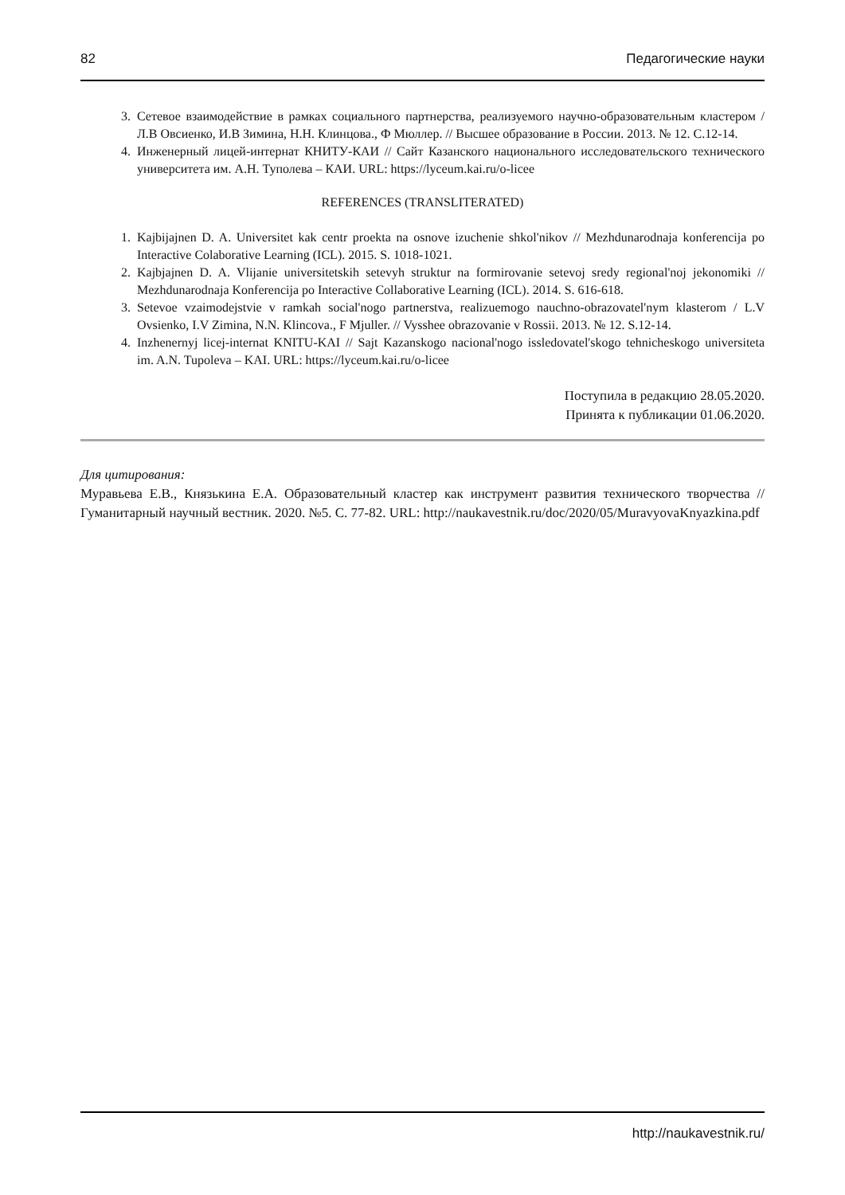82 Педагогические науки
3. Сетевое взаимодействие в рамках социального партнерства, реализуемого научно-образовательным кластером / Л.В Овсиенко, И.В Зимина, Н.Н. Клинцова., Ф Мюллер. // Высшее образование в России. 2013. № 12. С.12-14.
4. Инженерный лицей-интернат КНИТУ-КАИ // Сайт Казанского национального исследовательского технического университета им. А.Н. Туполева – КАИ. URL: https://lyceum.kai.ru/o-licee
REFERENCES (TRANSLITERATED)
1. Kajbijajnen D. A. Universitet kak centr proekta na osnove izuchenie shkol'nikov // Mezhdunarodnaja konferencija po Interactive Colaborative Learning (ICL). 2015. S. 1018-1021.
2. Kajbjajnen D. A. Vlijanie universitetskih setevyh struktur na formirovanie setevoj sredy regional'noj jekonomiki // Mezhdunarodnaja Konferencija po Interactive Collaborative Learning (ICL). 2014. S. 616-618.
3. Setevoe vzaimodejstvie v ramkah social'nogo partnerstva, realizuemogo nauchno-obrazovatel'nym klasterom / L.V Ovsienko, I.V Zimina, N.N. Klincova., F Mjuller. // Vysshee obrazovanie v Rossii. 2013. № 12. S.12-14.
4. Inzhenernyj licej-internat KNITU-KAI // Sajt Kazanskogo nacional'nogo issledovatel'skogo tehnicheskogo universiteta im. A.N. Tupoleva – KAI. URL: https://lyceum.kai.ru/o-licee
Поступила в редакцию 28.05.2020.
Принята к публикации 01.06.2020.
Для цитирования:
Муравьева Е.В., Князькина Е.А. Образовательный кластер как инструмент развития технического творчества // Гуманитарный научный вестник. 2020. №5. С. 77-82. URL: http://naukavestnik.ru/doc/2020/05/MuravyovaKnyazkina.pdf
http://naukavestnik.ru/